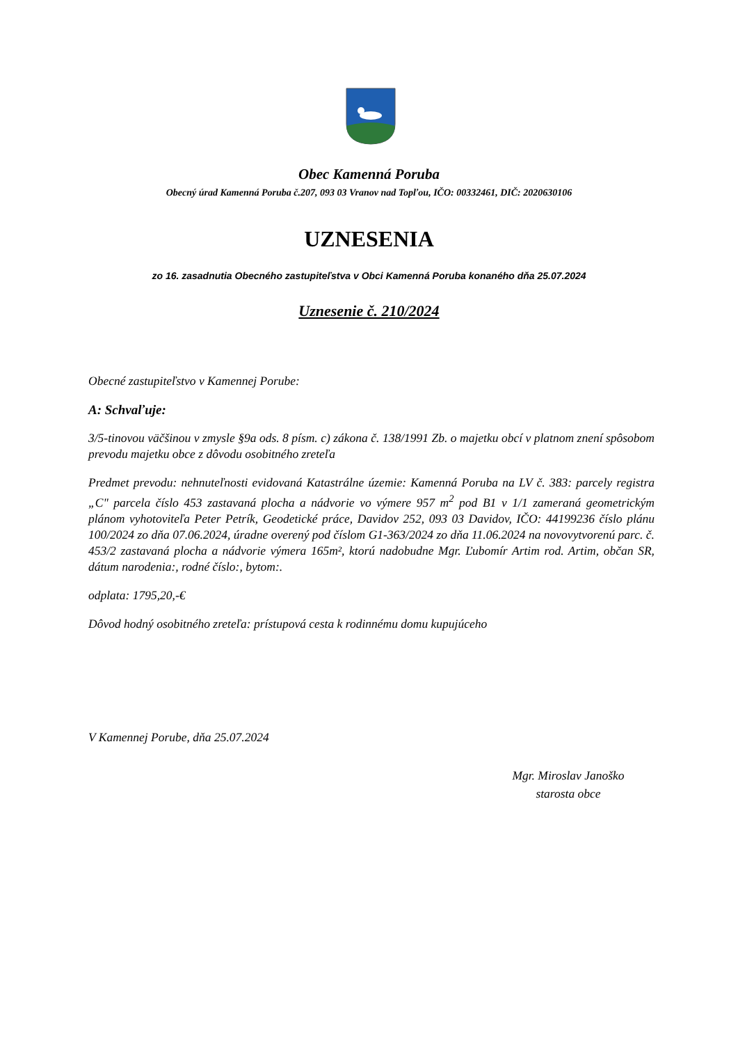Obec Kamenná Poruba
Obecný úrad Kamenná Poruba č.207, 093 03 Vranov nad Topľou, IČO: 00332461, DIČ: 2020630106
UZNESENIA
zo 16. zasadnutia Obecného zastupiteľstva v Obci Kamenná Poruba konaného dňa 25.07.2024
Uznesenie č. 210/2024
Obecné zastupiteľstvo v Kamennej Porube:
A: Schvaľuje:
3/5-tinovou väčšinou v zmysle §9a ods. 8 písm. c) zákona č. 138/1991 Zb. o majetku obcí v platnom znení spôsobom prevodu majetku obce z dôvodu osobitného zreteľa
Predmet prevodu: nehnuteľnosti evidovaná Katastrálne územie: Kamenná Poruba na LV č. 383: parcely registra „C" parcela číslo 453 zastavaná plocha a nádvorie vo výmere 957 m<sup>2</sup> pod B1 v 1/1 zameraná geometrickým plánom vyhotoviteľa Peter Petrík, Geodetické práce, Davidov 252, 093 03 Davidov, IČO: 44199236 číslo plánu 100/2024 zo dňa 07.06.2024, úradne overený pod číslom G1-363/2024 zo dňa 11.06.2024 na novovytvorenú parc. č. 453/2 zastavaná plocha a nádvorie výmera 165m², ktorú nadobudne Mgr. Ľubomír Artim rod. Artim, občan SR, dátum narodenia:, rodné číslo:, bytom:.
odplata: 1795,20,-€
Dôvod hodný osobitného zreteľa: prístupová cesta k rodinnému domu kupujúceho
V Kamennej Porube, dňa 25.07.2024
Mgr. Miroslav Janoško
starosta obce